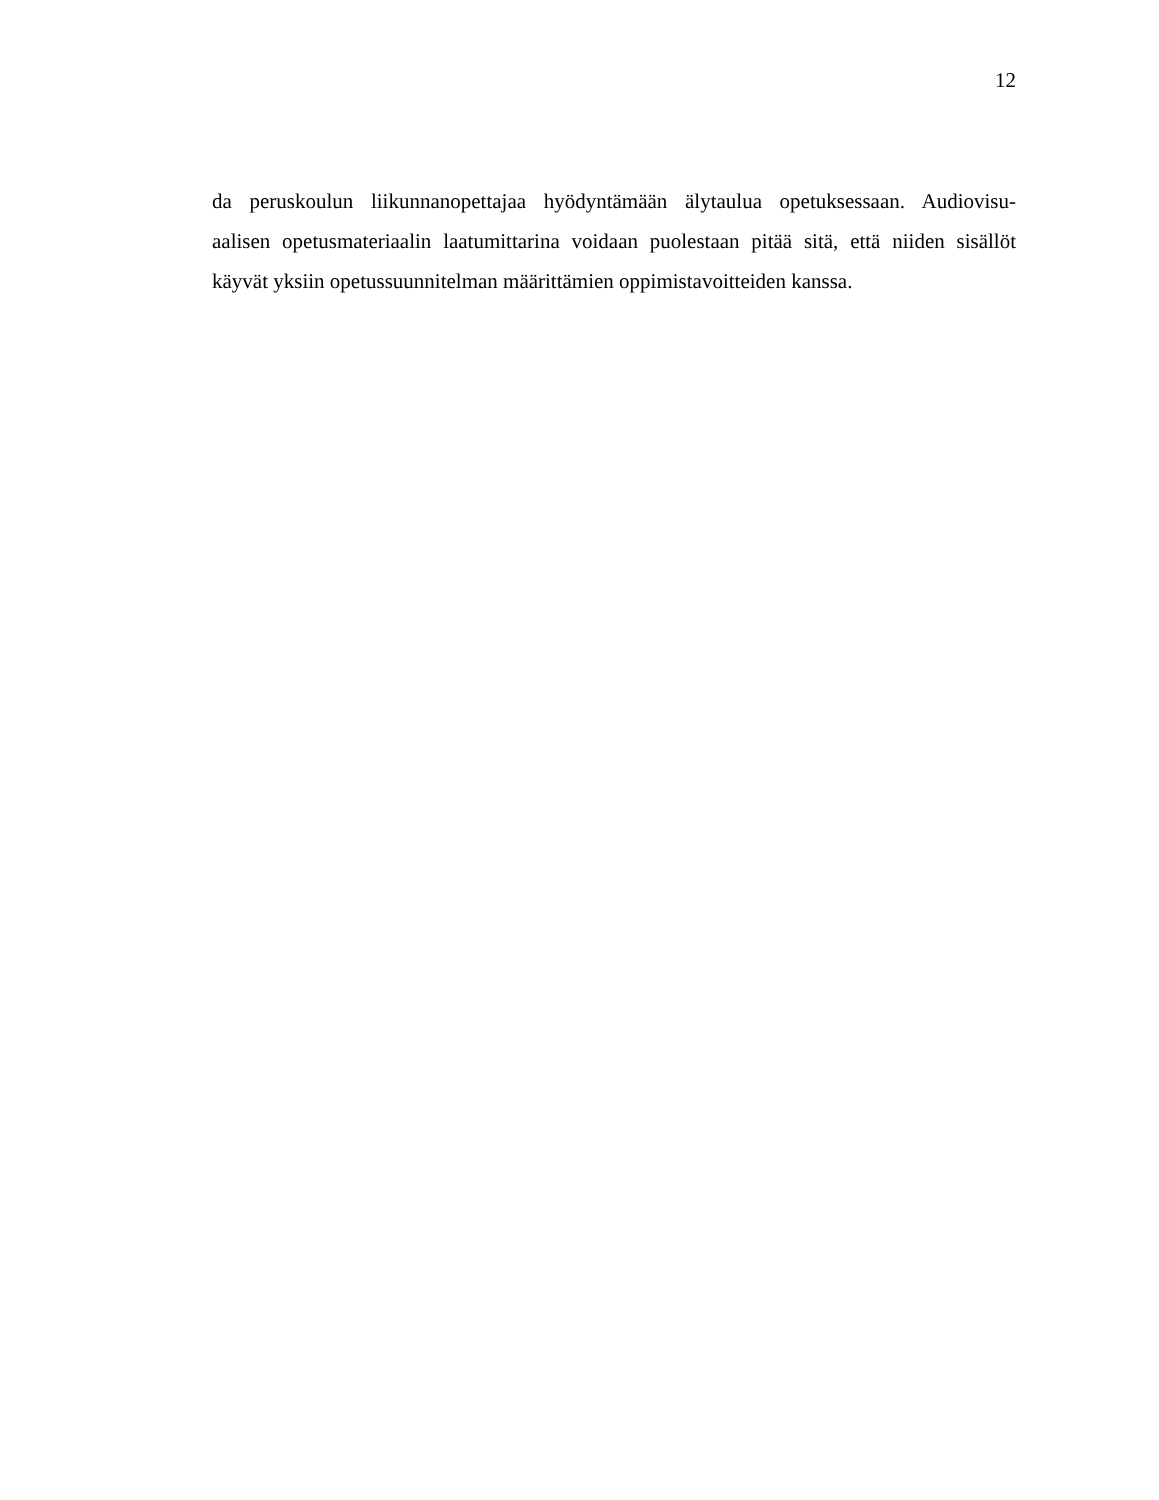12
da peruskoulun liikunnanopettajaa hyödyntämään älytaulua opetuksessaan. Audiovisu-
aalisen opetusmateriaalin laatumittarina voidaan puolestaan pitää sitä, että niiden sisällöt
käyvät yksiin opetussuunnitelman määrittämien oppimistavoitteiden kanssa.